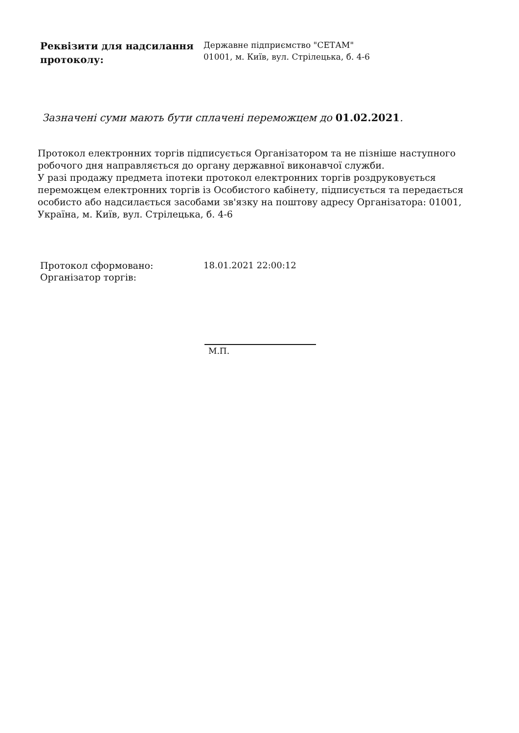| Реквізити для надсилання протоколу: | Державне підприємство "СЕТАМ" 01001, м. Київ, вул. Стрілецька, б. 4-6 |
Зазначені суми мають бути сплачені переможцем до 01.02.2021.
Протокол електронних торгів підписується Організатором та не пізніше наступного робочого дня направляється до органу державної виконавчої служби.
У разі продажу предмета іпотеки протокол електронних торгів роздруковується переможцем електронних торгів із Особистого кабінету, підписується та передається особисто або надсилається засобами зв'язку на поштову адресу Організатора: 01001, Україна, м. Київ, вул. Стрілецька, б. 4-6
| Протокол сформовано: Організатор торгів: | 18.01.2021 22:00:12 |
М.П.